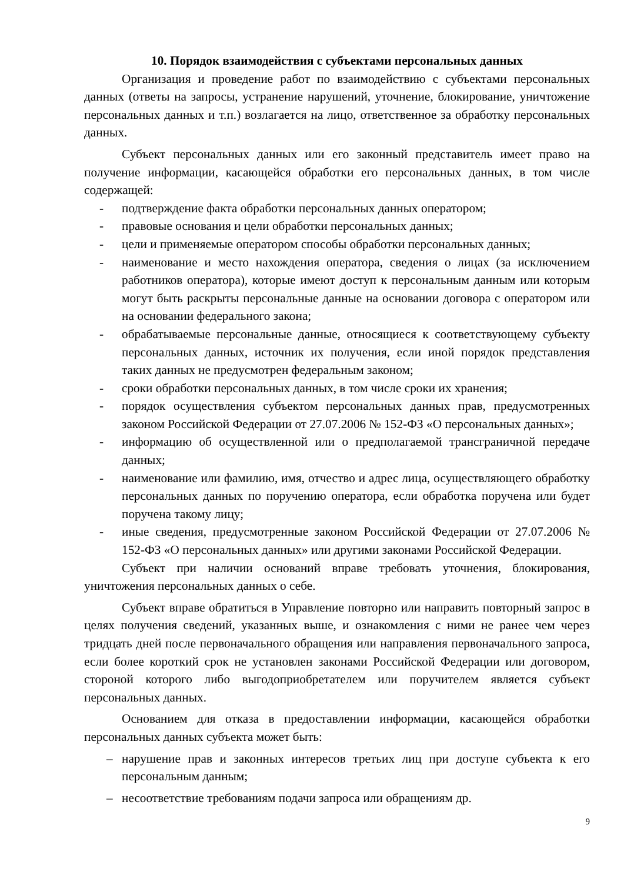10. Порядок взаимодействия с субъектами персональных данных
Организация и проведение работ по взаимодействию с субъектами персональных данных (ответы на запросы, устранение нарушений, уточнение, блокирование, уничтожение персональных данных и т.п.) возлагается на лицо, ответственное за обработку персональных данных.
Субъект персональных данных или его законный представитель имеет право на получение информации, касающейся обработки его персональных данных, в том числе содержащей:
- подтверждение факта обработки персональных данных оператором;
- правовые основания и цели обработки персональных данных;
- цели и применяемые оператором способы обработки персональных данных;
- наименование и место нахождения оператора, сведения о лицах (за исключением работников оператора), которые имеют доступ к персональным данным или которым могут быть раскрыты персональные данные на основании договора с оператором или на основании федерального закона;
- обрабатываемые персональные данные, относящиеся к соответствующему субъекту персональных данных, источник их получения, если иной порядок представления таких данных не предусмотрен федеральным законом;
- сроки обработки персональных данных, в том числе сроки их хранения;
- порядок осуществления субъектом персональных данных прав, предусмотренных законом Российской Федерации от 27.07.2006 № 152-ФЗ «О персональных данных»;
- информацию об осуществленной или о предполагаемой трансграничной передаче данных;
- наименование или фамилию, имя, отчество и адрес лица, осуществляющего обработку персональных данных по поручению оператора, если обработка поручена или будет поручена такому лицу;
- иные сведения, предусмотренные законом Российской Федерации от 27.07.2006 № 152-ФЗ «О персональных данных» или другими законами Российской Федерации.
Субъект при наличии оснований вправе требовать уточнения, блокирования, уничтожения персональных данных о себе.
Субъект вправе обратиться в Управление повторно или направить повторный запрос в целях получения сведений, указанных выше, и ознакомления с ними не ранее чем через тридцать дней после первоначального обращения или направления первоначального запроса, если более короткий срок не установлен законами Российской Федерации или договором, стороной которого либо выгодоприобретателем или поручителем является субъект персональных данных.
Основанием для отказа в предоставлении информации, касающейся обработки персональных данных субъекта может быть:
– нарушение прав и законных интересов третьих лиц при доступе субъекта к его персональным данным;
– несоответствие требованиям подачи запроса или обращениям др.
9